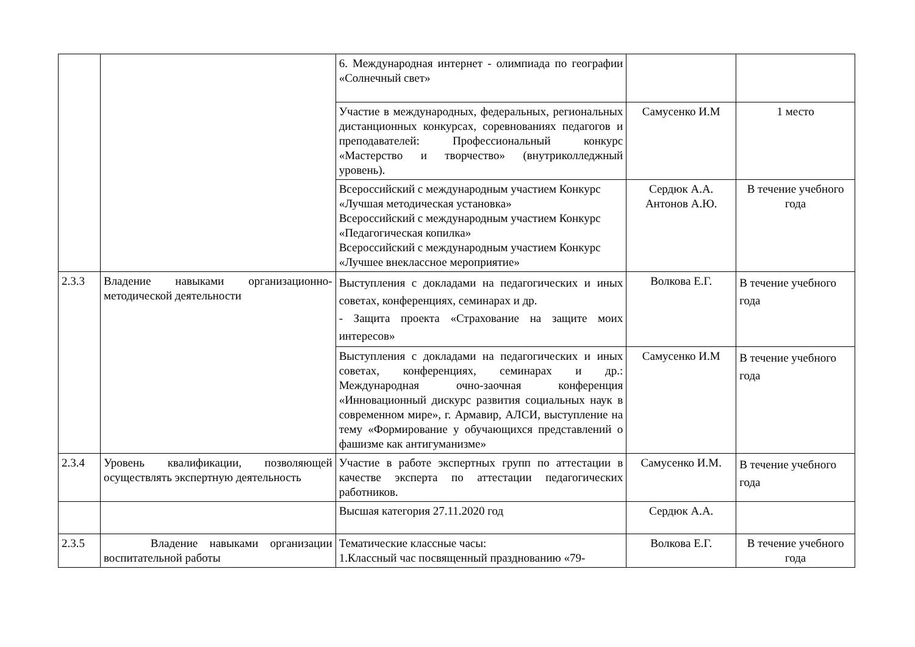| | | 6. Международная интернет - олимпиада по географии «Солнечный свет» | | |
| | | Участие в международных, федеральных, региональных дистанционных конкурсах, соревнованиях педагогов и преподавателей: Профессиональный конкурс «Мастерство и творчество» (внутриколледжный уровень). | Самусенко И.М | 1 место |
| | | Всероссийский с международным участием Конкурс «Лучшая методическая установка» Всероссийский с международным участием Конкурс «Педагогическая копилка» Всероссийский с международным участием Конкурс «Лучшее внеклассное мероприятие» | Сердюк А.А. Антонов А.Ю. | В течение учебного года |
| 2.3.3 | Владение навыками организационно-методической деятельности | Выступления с докладами на педагогических и иных советах, конференциях, семинарах и др. - Защита проекта «Страхование на защите моих интересов» | Волкова Е.Г. | В течение учебного года |
| | | Выступления с докладами на педагогических и иных советах, конференциях, семинарах и др.: Международная очно-заочная конференция «Инновационный дискурс развития социальных наук в современном мире», г. Армавир, АЛСИ, выступление на тему «Формирование у обучающихся представлений о фашизме как антигуманизме» | Самусенко И.М | В течение учебного года |
| 2.3.4 | Уровень квалификации, позволяющей осуществлять экспертную деятельность | Участие в работе экспертных групп по аттестации в качестве эксперта по аттестации педагогических работников. | Самусенко И.М. | В течение учебного года |
| | | Высшая категория 27.11.2020 год | Сердюк А.А. | |
| 2.3.5 | Владение навыками организации воспитательной работы | Тематические классные часы: 1.Классный час посвященный празднованию «79- | Волкова Е.Г. | В течение учебного года |